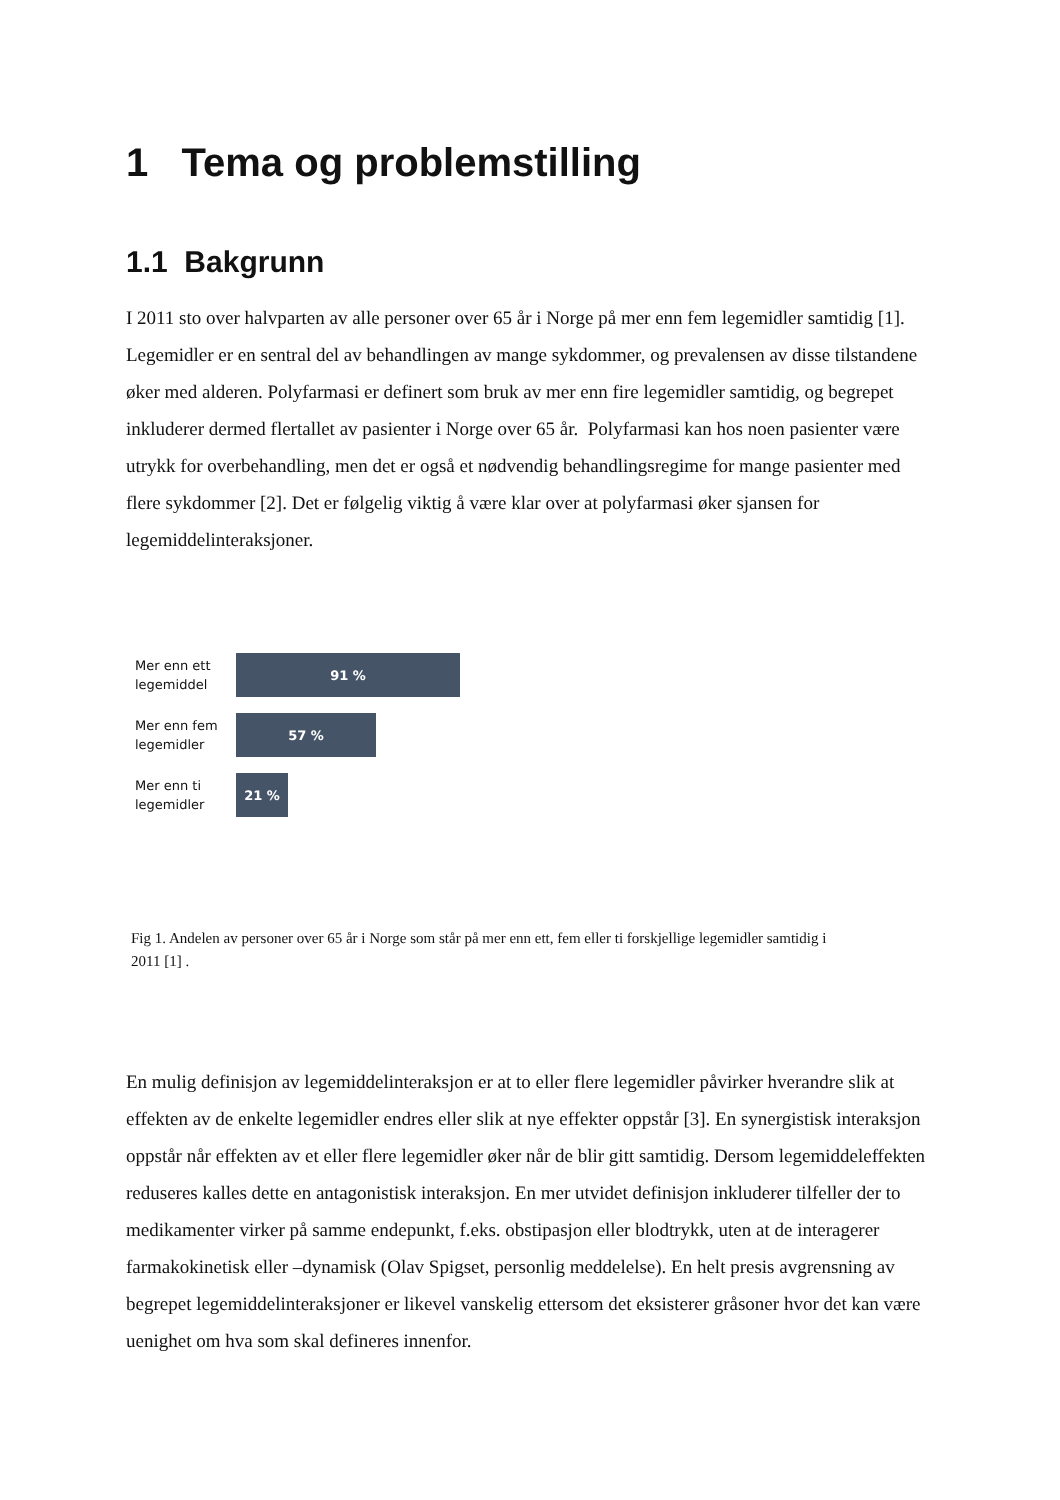1 Tema og problemstilling
1.1 Bakgrunn
I 2011 sto over halvparten av alle personer over 65 år i Norge på mer enn fem legemidler samtidig [1]. Legemidler er en sentral del av behandlingen av mange sykdommer, og prevalensen av disse tilstandene øker med alderen. Polyfarmasi er definert som bruk av mer enn fire legemidler samtidig, og begrepet inkluderer dermed flertallet av pasienter i Norge over 65 år. Polyfarmasi kan hos noen pasienter være utrykk for overbehandling, men det er også et nødvendig behandlingsregime for mange pasienter med flere sykdommer [2]. Det er følgelig viktig å være klar over at polyfarmasi øker sjansen for legemiddelinteraksjoner.
Mer enn ett legemiddel
91 %
Mer enn fem legemidler
57 %
Mer enn ti legemidler
21 %
Fig 1. Andelen av personer over 65 år i Norge som står på mer enn ett, fem eller ti forskjellige legemidler samtidig i 2011 [1] .
En mulig definisjon av legemiddelinteraksjon er at to eller flere legemidler påvirker hverandre slik at effekten av de enkelte legemidler endres eller slik at nye effekter oppstår [3]. En synergistisk interaksjon oppstår når effekten av et eller flere legemidler øker når de blir gitt samtidig. Dersom legemiddeleffekten reduseres kalles dette en antagonistisk interaksjon. En mer utvidet definisjon inkluderer tilfeller der to medikamenter virker på samme endepunkt, f.eks. obstipasjon eller blodtrykk, uten at de interagerer farmakokinetisk eller –dynamisk (Olav Spigset, personlig meddelelse). En helt presis avgrensning av begrepet legemiddelinteraksjoner er likevel vanskelig ettersom det eksisterer gråsoner hvor det kan være uenighet om hva som skal defineres innenfor.